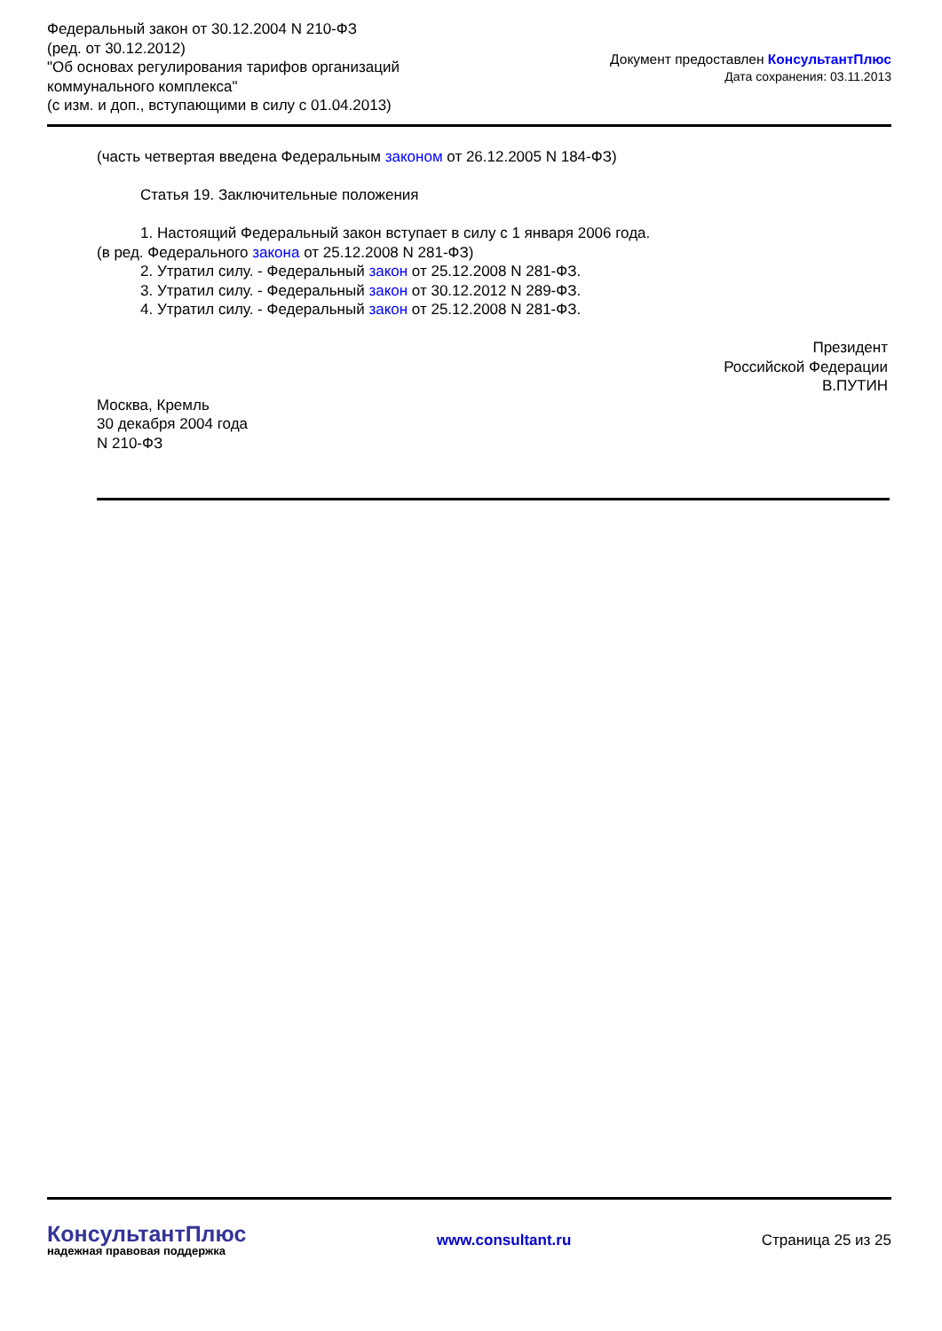Федеральный закон от 30.12.2004 N 210-ФЗ
(ред. от 30.12.2012)
"Об основах регулирования тарифов организаций
коммунального комплекса"
(с изм. и доп., вступающими в силу с 01.04.2013)
Документ предоставлен КонсультантПлюс
Дата сохранения: 03.11.2013
(часть четвертая введена Федеральным законом от 26.12.2005 N 184-ФЗ)
Статья 19. Заключительные положения
1. Настоящий Федеральный закон вступает в силу с 1 января 2006 года.
(в ред. Федерального закона от 25.12.2008 N 281-ФЗ)
2. Утратил силу. - Федеральный закон от 25.12.2008 N 281-ФЗ.
3. Утратил силу. - Федеральный закон от 30.12.2012 N 289-ФЗ.
4. Утратил силу. - Федеральный закон от 25.12.2008 N 281-ФЗ.
Президент
Российской Федерации
В.ПУТИН
Москва, Кремль
30 декабря 2004 года
N 210-ФЗ
КонсультантПлюс
надежная правовая поддержка
www.consultant.ru Страница 25 из 25